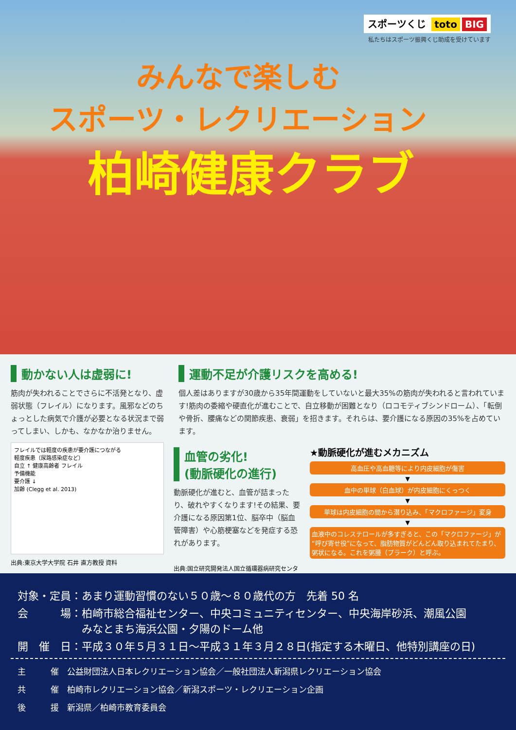スポーツくじ toto BIG
私たちはスポーツ振興くじ助成を受けています
みんなで楽しむ
スポーツ・レクリエーション
柏崎健康クラブ
動かない人は虚弱に!
筋肉が失われることでさらに不活発となり、虚弱状態（フレイル）になります。風邪などのちょっとした病気で介護が必要となる状況まで弱ってしまい、しかも、なかなか治りません。
運動不足が介護リスクを高める!
個人差はありますが30歳から35年間運動をしていないと最大35%の筋肉が失われると言われています!筋肉の委縮や硬直化が進むことで、自立移動が困難となり（ロコモティブシンドローム）、「転倒や骨折、腰痛などの関節疾患、衰弱」を招きます。それらは、要介護になる原因の35%を占めています。
フレイルでは軽度の疾患が要介護につながる
軽度疾患（尿路感染症など）
自立 ↑ 健康高齢者 フレイル
予備機能
要介護 ↓
加齢 (Clegg et al. 2013)
出典:東京大学大学院 石井 直方教授 資料
血管の劣化!
(動脈硬化の進行)
動脈硬化が進むと、血管が詰まったり、破れやすくなります!その結果、要介護になる原因第1位、脳卒中（脳血管障害）や心筋梗塞などを発症する恐れがあります。
出典:国立研究開発法人国立循環器病研究センター
★動脈硬化が進むメカニズム
高血圧や高血糖等により内皮細胞が傷害
▼
血中の単球（白血球）が内皮細胞にくっつく
▼
単球は内皮細胞の間から潜り込み、「マクロファージ」変身
▼
血液中のコレステロールが多すぎると、この「マクロファージ」が“呼び寄せ役”になって、脂肪物質がどんどん取り込まれてたまり、粥状になる。これを粥腫（プラーク）と呼ぶ。
対象・定員：あまり運動習慣のない５０歳～８０歳代の方　先着 50 名
会　　　場：柏崎市総合福祉センター、中央コミュニティセンター、中央海岸砂浜、潮風公園
　　　　　　みなとまち海浜公園・夕陽のドーム他
開　催　日：平成３０年５月３１日～平成３１年３月２８日(指定する木曜日、他特別講座の日)
主　　　催　公益財団法人日本レクリエーション協会／一般社団法人新潟県レクリエーション協会
共　　　催　柏崎市レクリエーション協会／新潟スポーツ・レクリエーション企画
後　　　援　新潟県／柏崎市教育委員会